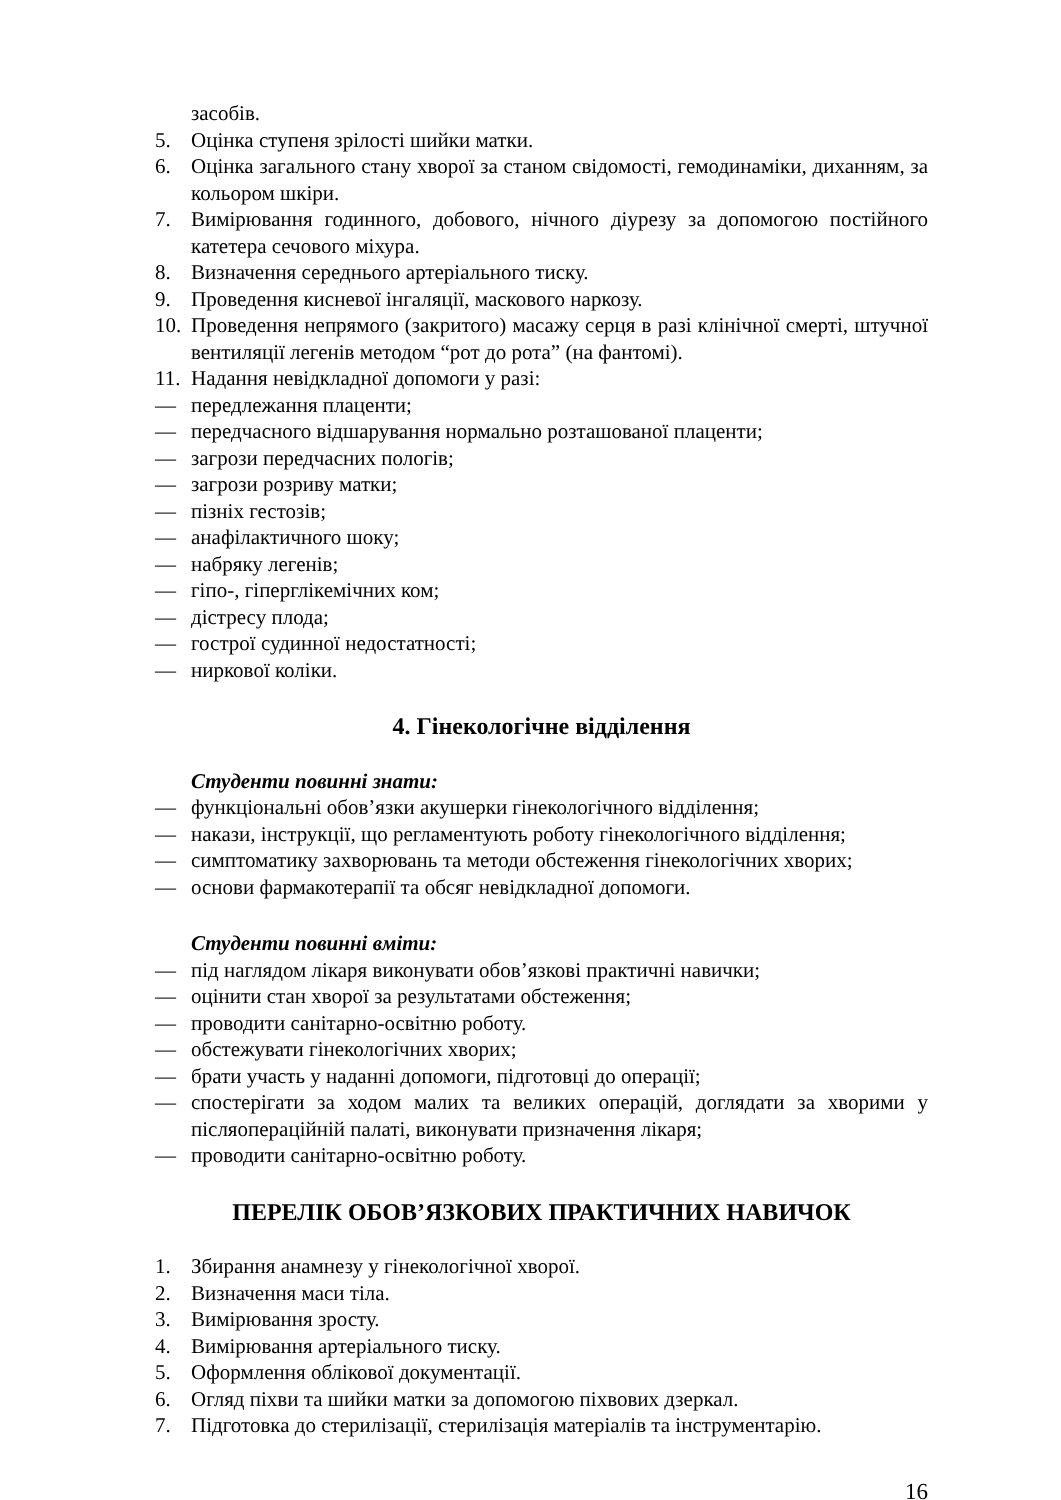засобів.
5. Оцінка ступеня зрілості шийки матки.
6. Оцінка загального стану хворої за станом свідомості, гемодинаміки, диханням, за кольором шкіри.
7. Вимірювання годинного, добового, нічного діурезу за допомогою постійного катетера сечового міхура.
8. Визначення середнього артеріального тиску.
9. Проведення кисневої інгаляції, маскового наркозу.
10. Проведення непрямого (закритого) масажу серця в разі клінічної смерті, штучної вентиляції легенів методом “рот до рота” (на фантомі).
11. Надання невідкладної допомоги у разі:
— передлежання плаценти;
— передчасного відшарування нормально розташованої плаценти;
— загрози передчасних пологів;
— загрози розриву матки;
— пізніх гестозів;
— анафілактичного шоку;
— набряку легенів;
— гіпо-, гіперглікемічних ком;
— дістресу плода;
— гострої судинної недостатності;
— ниркової коліки.
4. Гінекологічне відділення
Студенти повинні знати:
— функціональні обов’язки акушерки гінекологічного відділення;
— накази, інструкції, що регламентують роботу гінекологічного відділення;
— симптоматику захворювань та методи обстеження гінекологічних хворих;
— основи фармакотерапії та обсяг невідкладної допомоги.
Студенти повинні вміти:
— під наглядом лікаря виконувати обов’язкові практичні навички;
— оцінити стан хворої за результатами обстеження;
— проводити санітарно-освітню роботу.
— обстежувати гінекологічних хворих;
— брати участь у наданні допомоги, підготовці до операції;
— спостерігати за ходом малих та великих операцій, доглядати за хворими у післяопераційній палаті, виконувати призначення лікаря;
— проводити санітарно-освітню роботу.
ПЕРЕЛІК ОБОВ’ЯЗКОВИХ ПРАКТИЧНИХ НАВИЧОК
1. Збирання анамнезу у гінекологічної хворої.
2. Визначення маси тіла.
3. Вимірювання зросту.
4. Вимірювання артеріального тиску.
5. Оформлення облікової документації.
6. Огляд піхви та шийки матки за допомогою піхвових дзеркал.
7. Підготовка до стерилізації, стерилізація матеріалів та інструментарію.
16